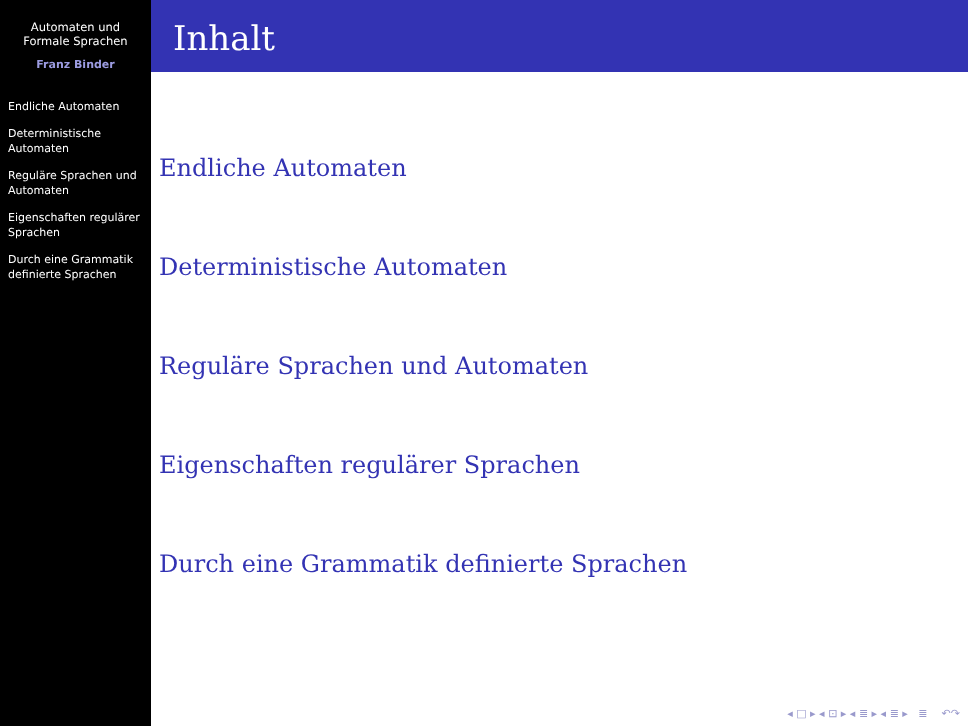Automaten und Formale Sprachen
Franz Binder
Endliche Automaten
Deterministische Automaten
Reguläre Sprachen und Automaten
Eigenschaften regulärer Sprachen
Durch eine Grammatik definierte Sprachen
Inhalt
Endliche Automaten
Deterministische Automaten
Reguläre Sprachen und Automaten
Eigenschaften regulärer Sprachen
Durch eine Grammatik definierte Sprachen
◂ □ ▸ ◂ ⊡ ▸ ◂ ≣ ▸ ◂ ≣ ▸ ≣ ↶↷